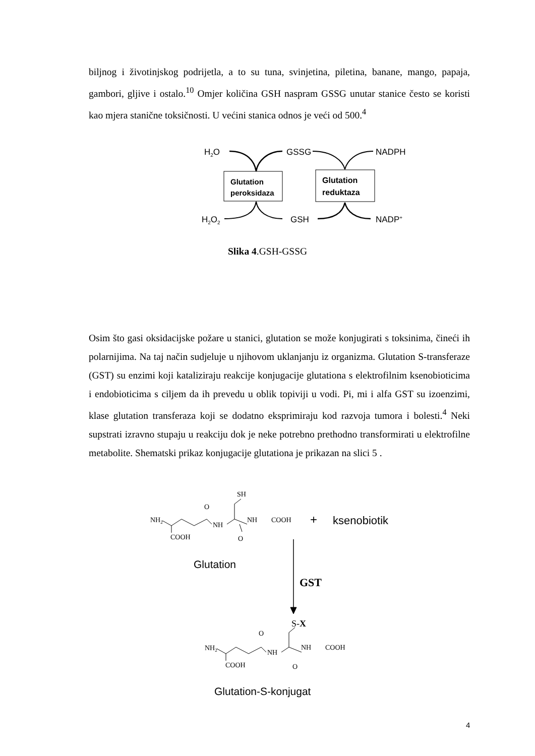biljnog i životinjskog podrijetla, a to su tuna, svinjetina, piletina, banane, mango, papaja, gambori, gljive i ostalo.<sup>10</sup> Omjer količina GSH naspram GSSG unutar stanice često se koristi kao mjera stanične toksičnosti. U većini stanica odnos je veći od 500.<sup>4</sup>
H2O
GSSG
NADPH
H2O2
GSH
NADP+
Glutation
peroksidaza
Glutation
reduktaza
Slika 4.GSH-GSSG
Osim što gasi oksidacijske požare u stanici, glutation se može konjugirati s toksinima, čineći ih polarnijima. Na taj način sudjeluje u njihovom uklanjanju iz organizma. Glutation S-transferaze (GST) su enzimi koji kataliziraju reakcije konjugacije glutationa s elektrofilnim ksenobioticima i endobioticima s ciljem da ih prevedu u oblik topiviji u vodi. Pi, mi i alfa GST su izoenzimi, klase glutation transferaza koji se dodatno eksprimiraju kod razvoja tumora i bolesti.<sup>4</sup> Neki supstrati izravno stupaju u reakciju dok je neke potrebno prethodno transformirati u elektrofilne metabolite. Shematski prikaz konjugacije glutationa je prikazan na slici 5 .
NH2
O
SH
NH
NH
COOH
COOH
O
+
ksenobiotik
Glutation
GST
NH2
O
S-X
NH
NH
COOH
COOH
O
Glutation-S-konjugat
4